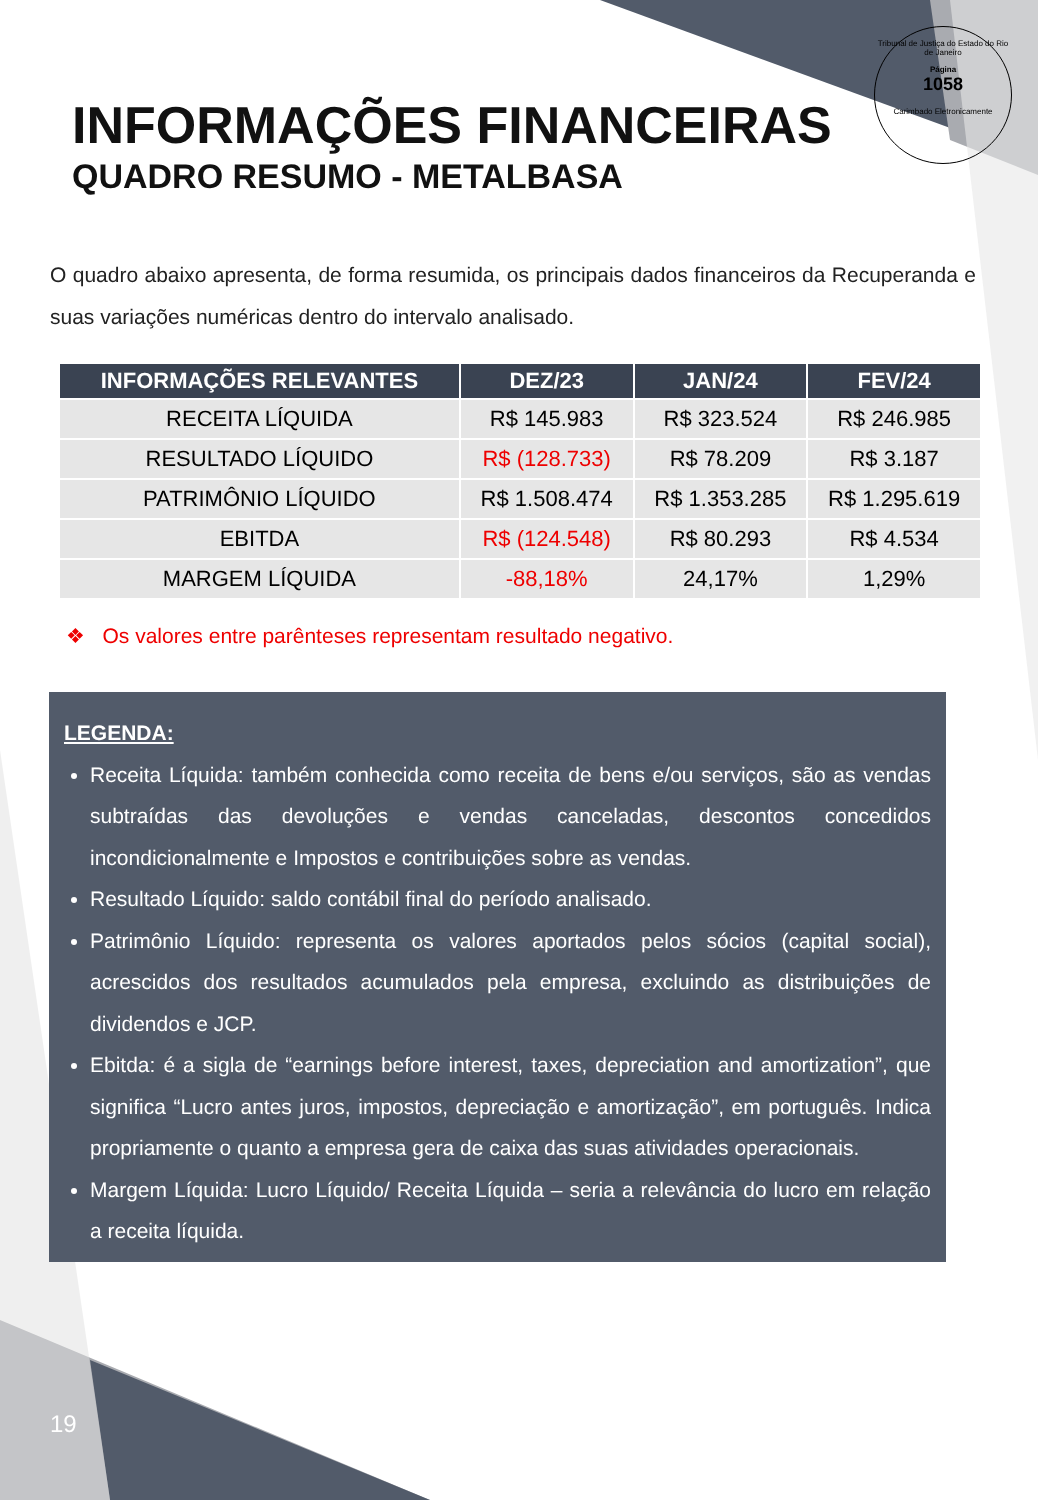Tribunal de Justiça do Estado do Rio de Janeiro
Página
1058
Carimbado Eletronicamente
INFORMAÇÕES FINANCEIRAS
QUADRO RESUMO - METALBASA
O quadro abaixo apresenta, de forma resumida, os principais dados financeiros da Recuperanda e suas variações numéricas dentro do intervalo analisado.
| INFORMAÇÕES RELEVANTES | DEZ/23 | JAN/24 | FEV/24 |
| --- | --- | --- | --- |
| RECEITA LÍQUIDA | R$ 145.983 | R$ 323.524 | R$ 246.985 |
| RESULTADO LÍQUIDO | R$ (128.733) | R$ 78.209 | R$ 3.187 |
| PATRIMÔNIO LÍQUIDO | R$ 1.508.474 | R$ 1.353.285 | R$ 1.295.619 |
| EBITDA | R$ (124.548) | R$ 80.293 | R$ 4.534 |
| MARGEM LÍQUIDA | -88,18% | 24,17% | 1,29% |
❖ Os valores entre parênteses representam resultado negativo.
LEGENDA:
Receita Líquida: também conhecida como receita de bens e/ou serviços, são as vendas subtraídas das devoluções e vendas canceladas, descontos concedidos incondicionalmente e Impostos e contribuições sobre as vendas.
Resultado Líquido: saldo contábil final do período analisado.
Patrimônio Líquido: representa os valores aportados pelos sócios (capital social), acrescidos dos resultados acumulados pela empresa, excluindo as distribuições de dividendos e JCP.
Ebitda: é a sigla de “earnings before interest, taxes, depreciation and amortization”, que significa “Lucro antes juros, impostos, depreciação e amortização”, em português. Indica propriamente o quanto a empresa gera de caixa das suas atividades operacionais.
Margem Líquida: Lucro Líquido/ Receita Líquida – seria a relevância do lucro em relação a receita líquida.
19